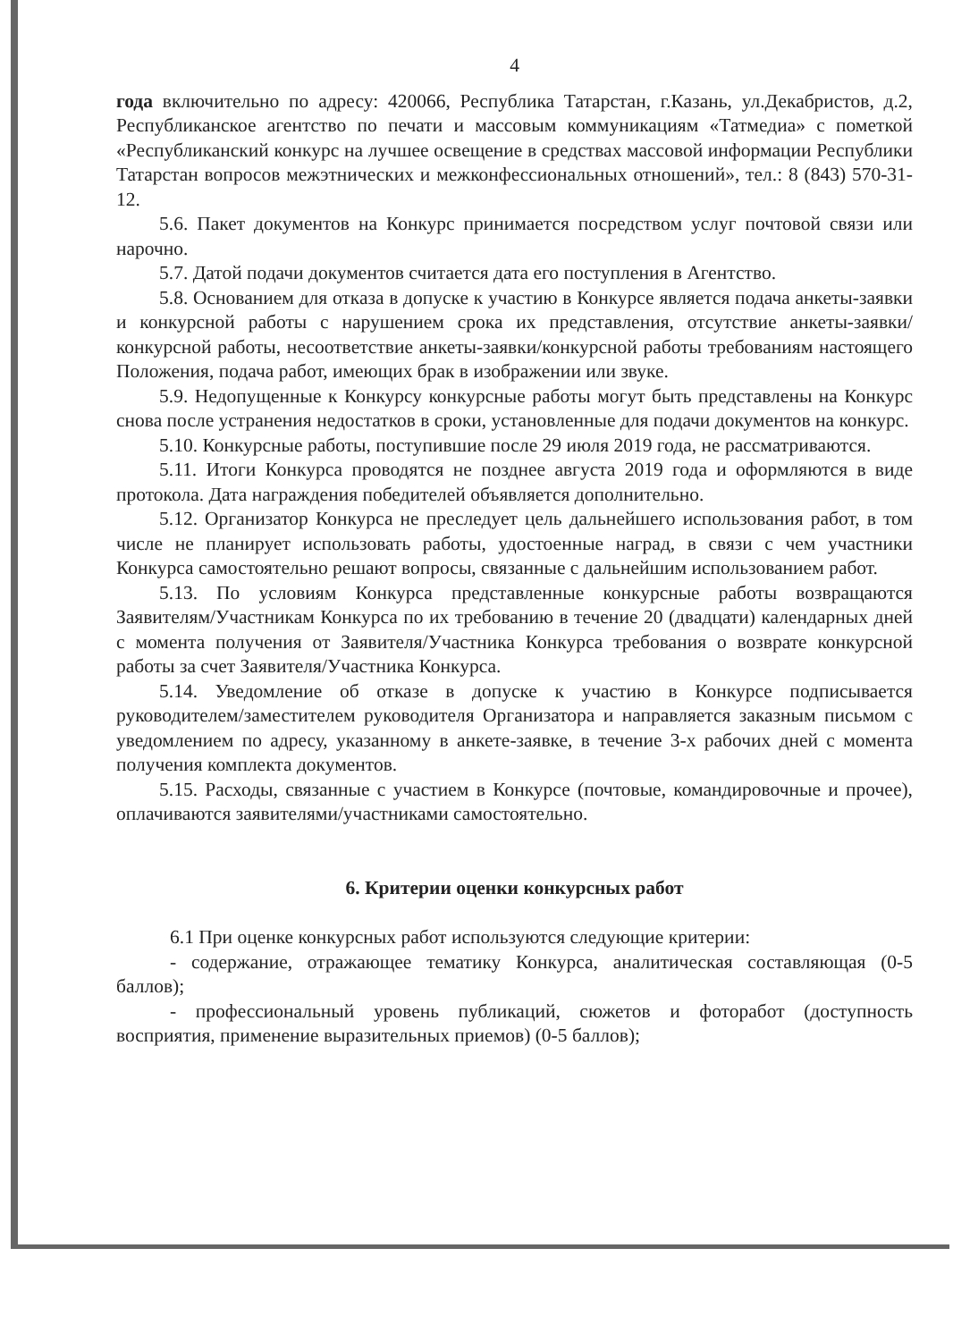4
года включительно по адресу: 420066, Республика Татарстан, г.Казань, ул.Декабристов, д.2, Республиканское агентство по печати и массовым коммуникациям «Татмедиа» с пометкой «Республиканский конкурс на лучшее освещение в средствах массовой информации Республики Татарстан вопросов межэтнических и межконфессиональных отношений», тел.: 8 (843) 570-31-12.
5.6. Пакет документов на Конкурс принимается посредством услуг почтовой связи или нарочно.
5.7. Датой подачи документов считается дата его поступления в Агентство.
5.8. Основанием для отказа в допуске к участию в Конкурсе является подача анкеты-заявки и конкурсной работы с нарушением срока их представления, отсутствие анкеты-заявки/конкурсной работы, несоответствие анкеты-заявки/конкурсной работы требованиям настоящего Положения, подача работ, имеющих брак в изображении или звуке.
5.9. Недопущенные к Конкурсу конкурсные работы могут быть представлены на Конкурс снова после устранения недостатков в сроки, установленные для подачи документов на конкурс.
5.10. Конкурсные работы, поступившие после 29 июля 2019 года, не рассматриваются.
5.11. Итоги Конкурса проводятся не позднее августа 2019 года и оформляются в виде протокола. Дата награждения победителей объявляется дополнительно.
5.12. Организатор Конкурса не преследует цель дальнейшего использования работ, в том числе не планирует использовать работы, удостоенные наград, в связи с чем участники Конкурса самостоятельно решают вопросы, связанные с дальнейшим использованием работ.
5.13. По условиям Конкурса представленные конкурсные работы возвращаются Заявителям/Участникам Конкурса по их требованию в течение 20 (двадцати) календарных дней с момента получения от Заявителя/Участника Конкурса требования о возврате конкурсной работы за счет Заявителя/Участника Конкурса.
5.14. Уведомление об отказе в допуске к участию в Конкурсе подписывается руководителем/заместителем руководителя Организатора и направляется заказным письмом с уведомлением по адресу, указанному в анкете-заявке, в течение 3-х рабочих дней с момента получения комплекта документов.
5.15. Расходы, связанные с участием в Конкурсе (почтовые, командировочные и прочее), оплачиваются заявителями/участниками самостоятельно.
6. Критерии оценки конкурсных работ
6.1 При оценке конкурсных работ используются следующие критерии:
- содержание, отражающее тематику Конкурса, аналитическая составляющая (0-5 баллов);
- профессиональный уровень публикаций, сюжетов и фоторабот (доступность восприятия, применение выразительных приемов) (0-5 баллов);